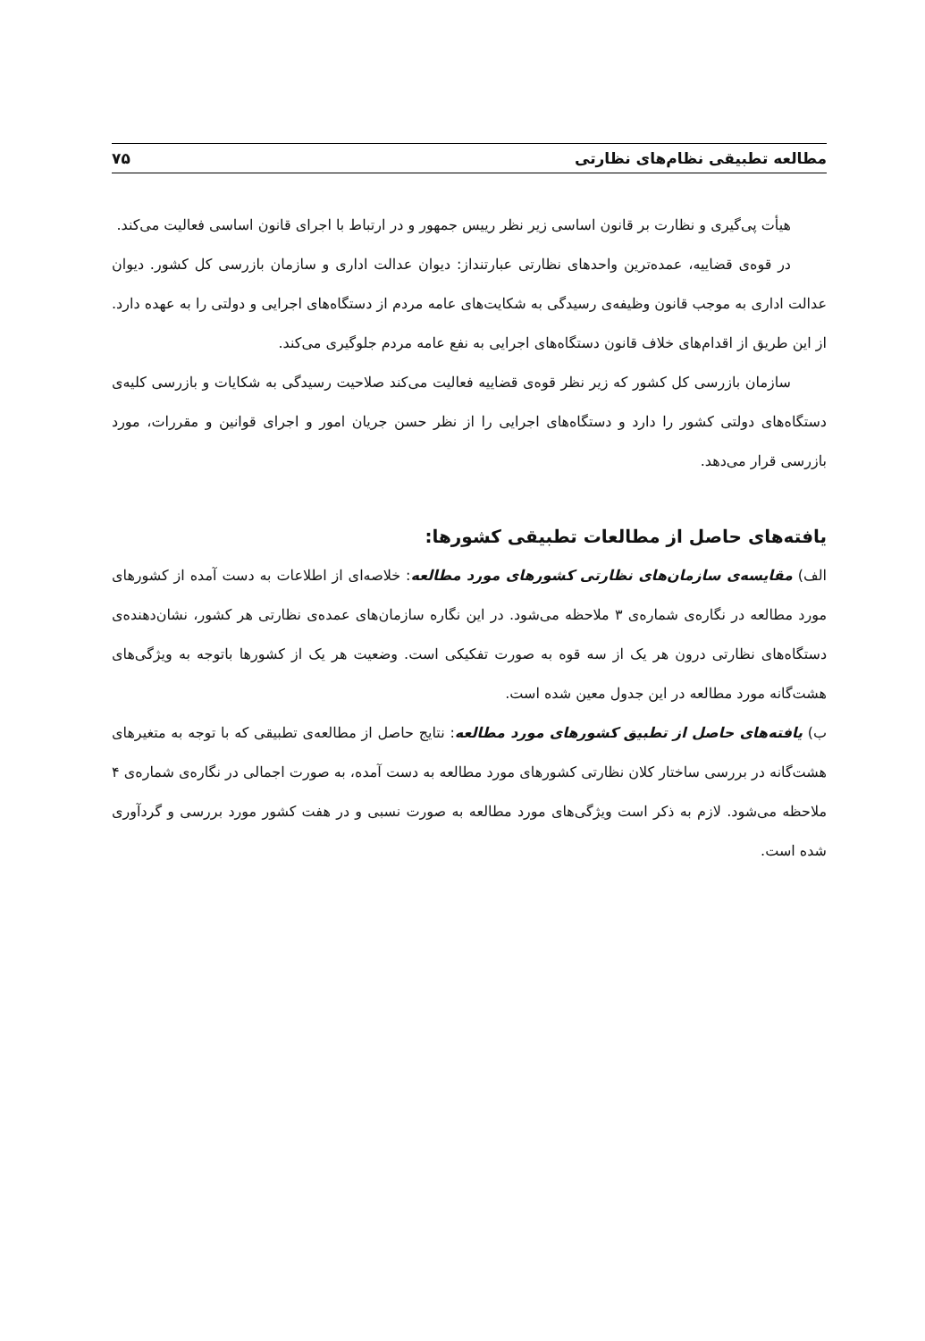مطالعه تطبیقی نظام‌های نظارتی ۷۵
هیأت پی‌گیری و نظارت بر قانون اساسی زیر نظر رییس جمهور و در ارتباط با اجرای قانون اساسی فعالیت می‌کند.
در قوه‌ی قضاییه، عمده‌ترین واحدهای نظارتی عبارتنداز: دیوان عدالت اداری و سازمان بازرسی کل کشور. دیوان عدالت اداری به موجب قانون وظیفه‌ی رسیدگی به شکایت‌های عامه مردم از دستگاه‌های اجرایی و دولتی را به عهده دارد. از این طریق از اقدام‌های خلاف قانون دستگاه‌های اجرایی به نفع عامه مردم جلوگیری می‌کند.
سازمان بازرسی کل کشور که زیر نظر قوه‌ی قضاییه فعالیت می‌کند صلاحیت رسیدگی به شکایات و بازرسی کلیه‌ی دستگاه‌های دولتی کشور را دارد و دستگاه‌های اجرایی را از نظر حسن جریان امور و اجرای قوانین و مقررات، مورد بازرسی قرار می‌دهد.
یافته‌های حاصل از مطالعات تطبیقی کشورها:
الف) مقایسه‌ی سازمان‌های نظارتی کشورهای مورد مطالعه: خلاصه‌ای از اطلاعات به دست آمده از کشورهای مورد مطالعه در نگاره‌ی شماره‌ی ۳ ملاحظه می‌شود. در این نگاره سازمان‌های عمده‌ی نظارتی هر کشور، نشان‌دهنده‌ی دستگاه‌های نظارتی درون هر یک از سه قوه به صورت تفکیکی است. وضعیت هر یک از کشورها باتوجه به ویژگی‌های هشت‌گانه مورد مطالعه در این جدول معین شده است.
ب) یافته‌های حاصل از تطبیق کشورهای مورد مطالعه: نتایج حاصل از مطالعه‌ی تطبیقی که با توجه به متغیرهای هشت‌گانه در بررسی ساختار کلان نظارتی کشورهای مورد مطالعه به دست آمده، به صورت اجمالی در نگاره‌ی شماره‌ی ۴ ملاحظه می‌شود. لازم به ذکر است ویژگی‌های مورد مطالعه به صورت نسبی و در هفت کشور مورد بررسی و گردآوری شده است.